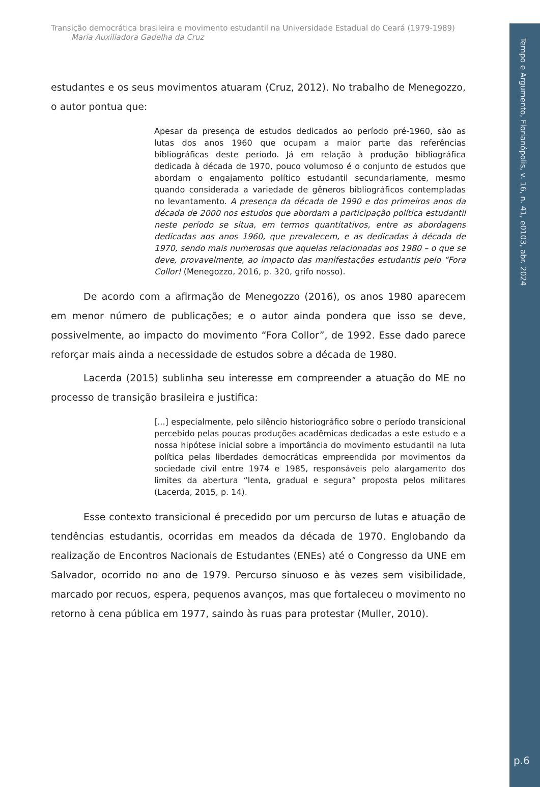Tempo e Argumento, Florianópolis, v. 16, n. 41, e0103, abr. 2024
p.6
Transição democrática brasileira e movimento estudantil na Universidade Estadual do Ceará (1979-1989)
Maria Auxiliadora Gadelha da Cruz
estudantes e os seus movimentos atuaram (Cruz, 2012). No trabalho de Menegozzo, o autor pontua que:
Apesar da presença de estudos dedicados ao período pré-1960, são as lutas dos anos 1960 que ocupam a maior parte das referências bibliográficas deste período. Já em relação à produção bibliográfica dedicada à década de 1970, pouco volumoso é o conjunto de estudos que abordam o engajamento político estudantil secundariamente, mesmo quando considerada a variedade de gêneros bibliográficos contempladas no levantamento. A presença da década de 1990 e dos primeiros anos da década de 2000 nos estudos que abordam a participação política estudantil neste período se situa, em termos quantitativos, entre as abordagens dedicadas aos anos 1960, que prevalecem, e as dedicadas à década de 1970, sendo mais numerosas que aquelas relacionadas aos 1980 – o que se deve, provavelmente, ao impacto das manifestações estudantis pelo “Fora Collor! (Menegozzo, 2016, p. 320, grifo nosso).
De acordo com a afirmação de Menegozzo (2016), os anos 1980 aparecem em menor número de publicações; e o autor ainda pondera que isso se deve, possivelmente, ao impacto do movimento “Fora Collor”, de 1992. Esse dado parece reforçar mais ainda a necessidade de estudos sobre a década de 1980.
Lacerda (2015) sublinha seu interesse em compreender a atuação do ME no processo de transição brasileira e justifica:
[...] especialmente, pelo silêncio historiográfico sobre o período transicional percebido pelas poucas produções acadêmicas dedicadas a este estudo e a nossa hipótese inicial sobre a importância do movimento estudantil na luta política pelas liberdades democráticas empreendida por movimentos da sociedade civil entre 1974 e 1985, responsáveis pelo alargamento dos limites da abertura “lenta, gradual e segura” proposta pelos militares (Lacerda, 2015, p. 14).
Esse contexto transicional é precedido por um percurso de lutas e atuação de tendências estudantis, ocorridas em meados da década de 1970. Englobando da realização de Encontros Nacionais de Estudantes (ENEs) até o Congresso da UNE em Salvador, ocorrido no ano de 1979. Percurso sinuoso e às vezes sem visibilidade, marcado por recuos, espera, pequenos avanços, mas que fortaleceu o movimento no retorno à cena pública em 1977, saindo às ruas para protestar (Muller, 2010).